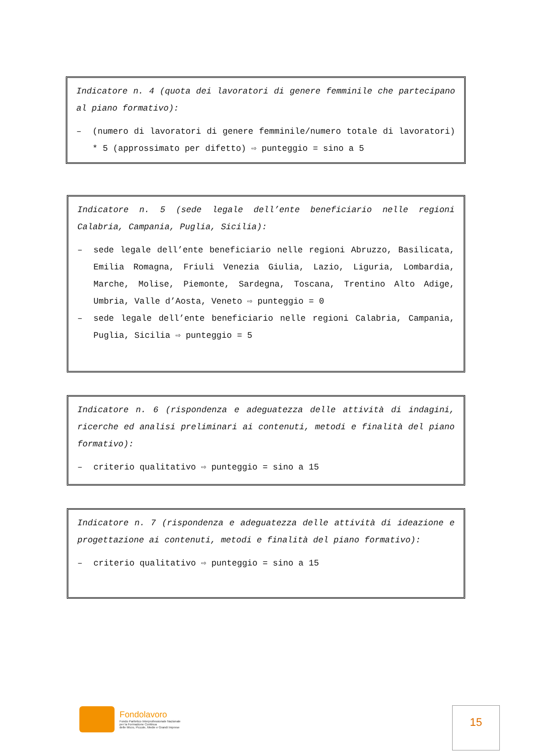Indicatore n. 4 (quota dei lavoratori di genere femminile che partecipano al piano formativo):
– (numero di lavoratori di genere femminile/numero totale di lavoratori) * 5 (approssimato per difetto) ⇨ punteggio = sino a 5
Indicatore n. 5 (sede legale dell’ente beneficiario nelle regioni Calabria, Campania, Puglia, Sicilia):
– sede legale dell’ente beneficiario nelle regioni Abruzzo, Basilicata, Emilia Romagna, Friuli Venezia Giulia, Lazio, Liguria, Lombardia, Marche, Molise, Piemonte, Sardegna, Toscana, Trentino Alto Adige, Umbria, Valle d’Aosta, Veneto ⇨ punteggio = 0
– sede legale dell’ente beneficiario nelle regioni Calabria, Campania, Puglia, Sicilia ⇨ punteggio = 5
Indicatore n. 6 (rispondenza e adeguatezza delle attività di indagini, ricerche ed analisi preliminari ai contenuti, metodi e finalità del piano formativo):
– criterio qualitativo ⇨ punteggio = sino a 15
Indicatore n. 7 (rispondenza e adeguatezza delle attività di ideazione e progettazione ai contenuti, metodi e finalità del piano formativo):
– criterio qualitativo ⇨ punteggio = sino a 15
Fondolavoro
Fondo Paritetico Interprofessionale Nazionale
per la Formazione Continua
delle Micro, Piccole, Medie e Grandi Imprese
15